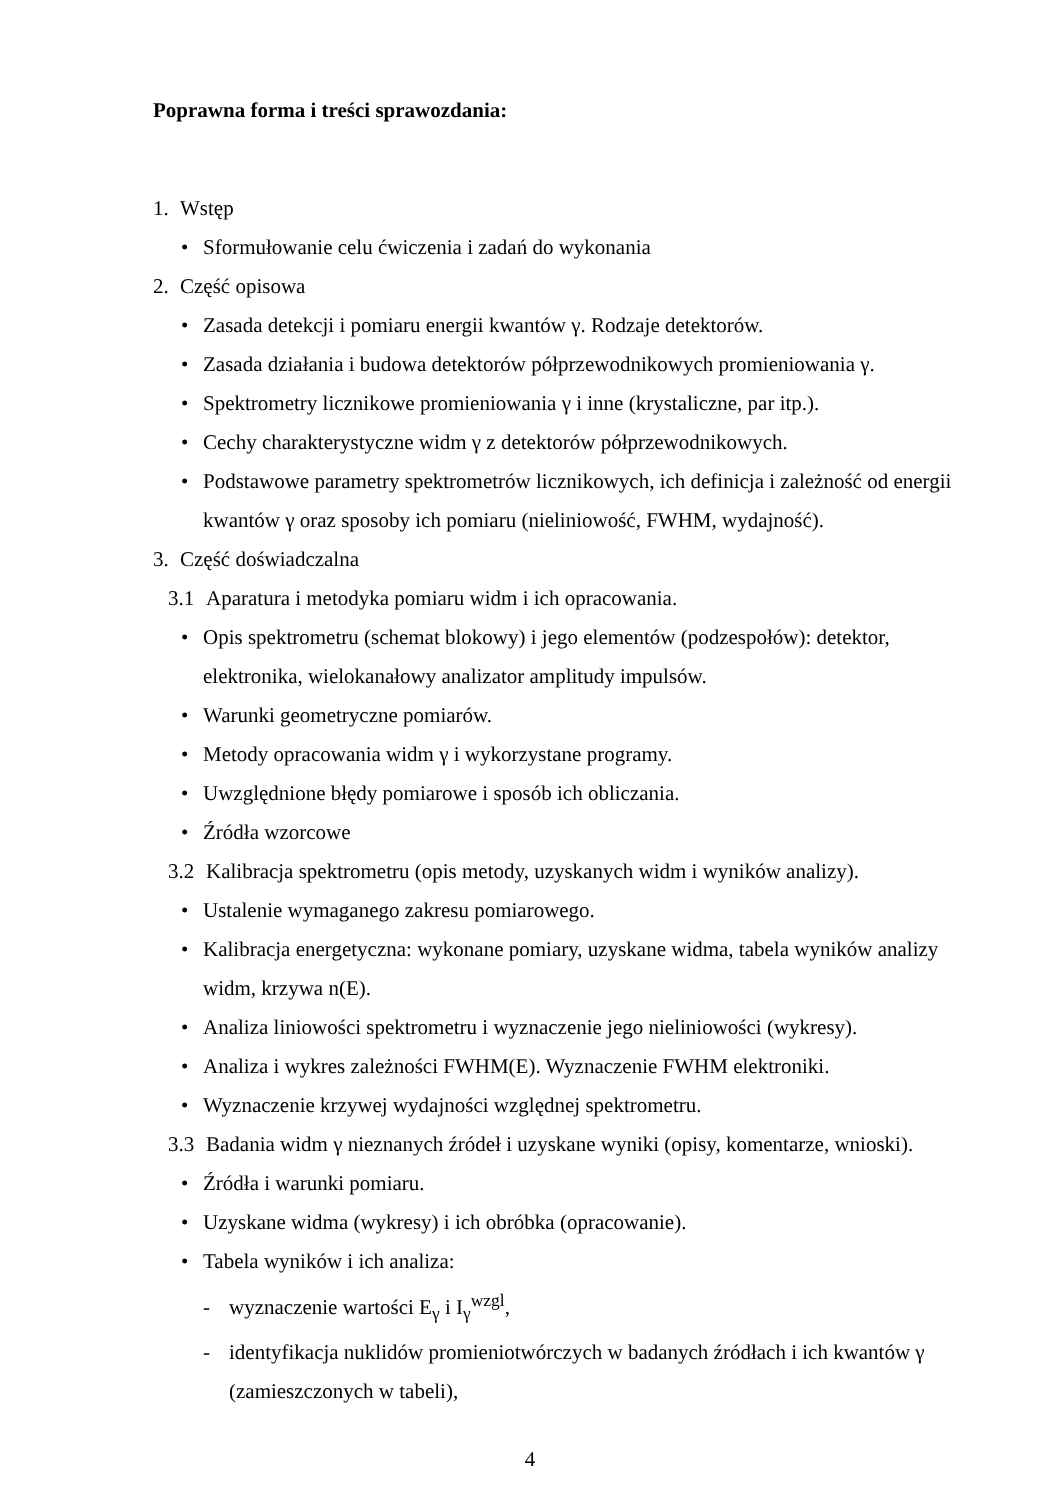Poprawna forma i treści sprawozdania:
1. Wstęp
• Sformułowanie celu ćwiczenia i zadań do wykonania
2. Część opisowa
• Zasada detekcji i pomiaru energii kwantów γ. Rodzaje detektorów.
• Zasada działania i budowa detektorów półprzewodnikowych promieniowania γ.
• Spektrometry licznikowe promieniowania γ i inne (krystaliczne, par itp.).
• Cechy charakterystyczne widm γ z detektorów półprzewodnikowych.
• Podstawowe parametry spektrometrów licznikowych, ich definicja i zależność od energii kwantów γ oraz sposoby ich pomiaru (nieliniowość, FWHM, wydajność).
3. Część doświadczalna
3.1 Aparatura i metodyka pomiaru widm i ich opracowania.
• Opis spektrometru (schemat blokowy) i jego elementów (podzespołów): detektor, elektronika, wielokanałowy analizator amplitudy impulsów.
• Warunki geometryczne pomiarów.
• Metody opracowania widm γ i wykorzystane programy.
• Uwzględnione błędy pomiarowe i sposób ich obliczania.
• Źródła wzorcowe
3.2 Kalibracja spektrometru (opis metody, uzyskanych widm i wyników analizy).
• Ustalenie wymaganego zakresu pomiarowego.
• Kalibracja energetyczna: wykonane pomiary, uzyskane widma, tabela wyników analizy widm, krzywa n(E).
• Analiza liniowości spektrometru i wyznaczenie jego nieliniowości (wykresy).
• Analiza i wykres zależności FWHM(E). Wyznaczenie FWHM elektroniki.
• Wyznaczenie krzywej wydajności względnej spektrometru.
3.3 Badania widm γ nieznanych źródeł i uzyskane wyniki (opisy, komentarze, wnioski).
• Źródła i warunki pomiaru.
• Uzyskane widma (wykresy) i ich obróbka (opracowanie).
• Tabela wyników i ich analiza:
- wyznaczenie wartości E<sub>γ</sub> i I<sub>γ</sub><sup>wzgl</sup>,
- identyfikacja nuklidów promieniotwórczych w badanych źródłach i ich kwantów γ (zamieszczonych w tabeli),
4